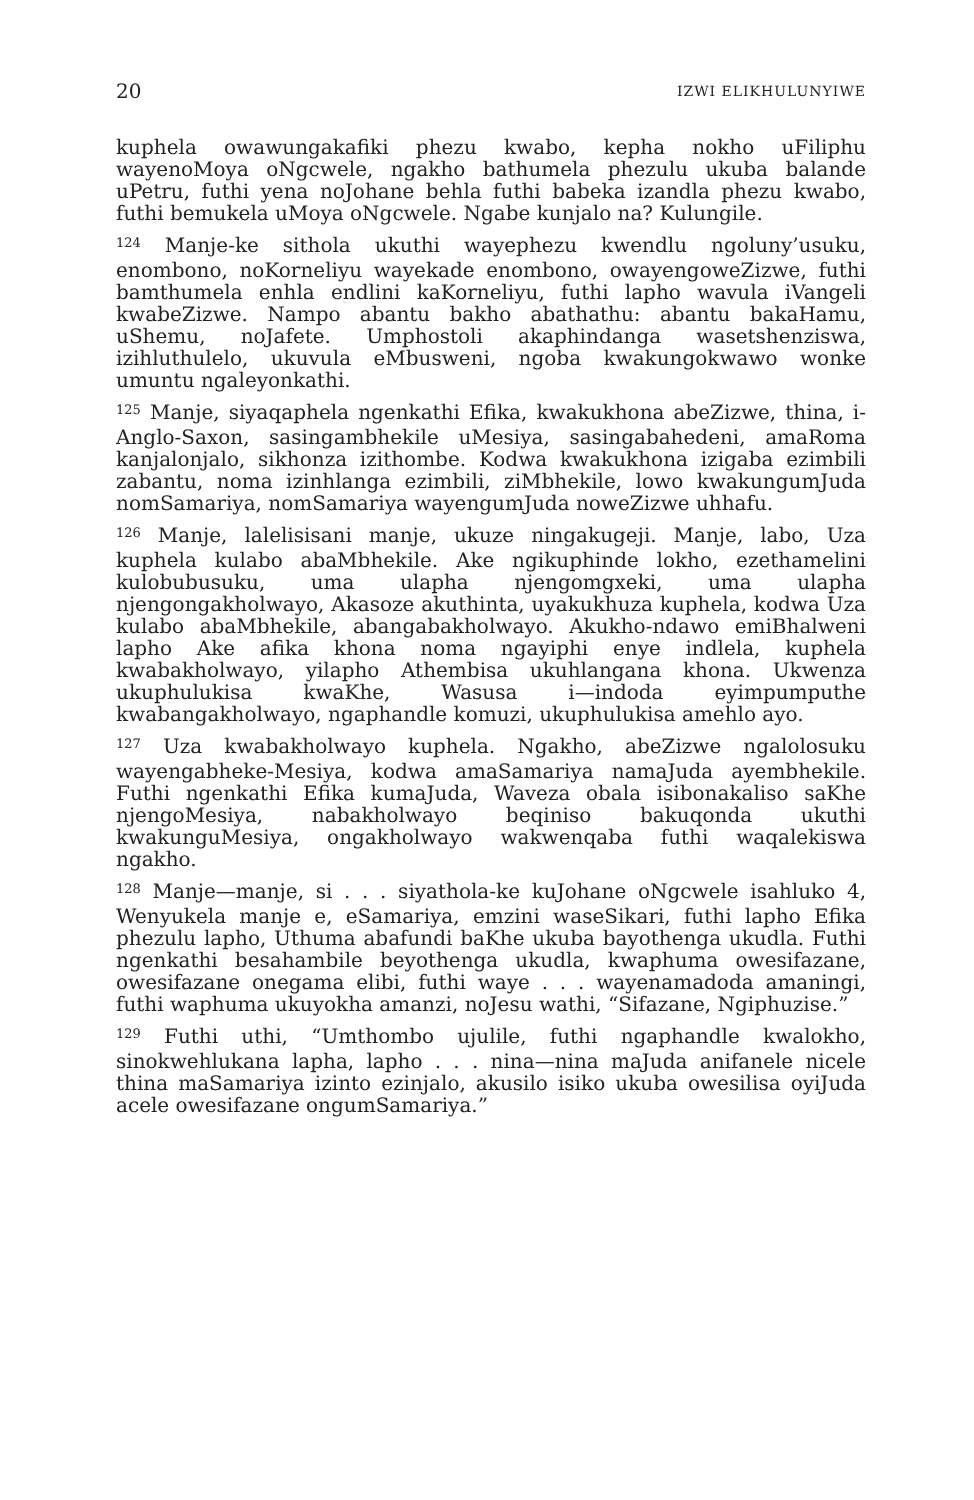20 IZWI ELIKHULUNYIWE
kuphela owawungakafiki phezu kwabo, kepha nokho uFiliphu wayenoMoya oNgcwele, ngakho bathumela phezulu ukuba balande uPetru, futhi yena noJohane behla futhi babeka izandla phezu kwabo, futhi bemukela uMoya oNgcwele. Ngabe kunjalo na? Kulungile.
<sup>124</sup> Manje-ke sithola ukuthi wayephezu kwendlu ngoluny’usuku, enombono, noKorneliyu wayekade enombono, owayengoweZizwe, futhi bamthumela enhla endlini kaKorneliyu, futhi lapho wavula iVangeli kwabeZizwe. Nampo abantu bakho abathathu: abantu bakaHamu, uShemu, noJafete. Umphostoli akaphindanga wasetshenziswa, izihluthulelo, ukuvula eMbusweni, ngoba kwakungokwawo wonke umuntu ngaleyonkathi.
<sup>125</sup> Manje, siyaqaphela ngenkathi Efika, kwakukhona abeZizwe, thina, i-Anglo-Saxon, sasingambhekile uMesiya, sasingabahedeni, amaRoma kanjalonjalo, sikhonza izithombe. Kodwa kwakukhona izigaba ezimbili zabantu, noma izinhlanga ezimbili, ziMbhekile, lowo kwakungumJuda nomSamariya, nomSamariya wayengumJuda noweZizwe uhhafu.
<sup>126</sup> Manje, lalelisisani manje, ukuze ningakugeji. Manje, labo, Uza kuphela kulabo abaMbhekile. Ake ngikuphinde lokho, ezethamelini kulobubusuku, uma ulapha njengomgxeki, uma ulapha njengongakholwayo, Akasoze akuthinta, uyakukhuza kuphela, kodwa Uza kulabo abaMbhekile, abangabakholwayo. Akukho-ndawo emiBhalweni lapho Ake afika khona noma ngayiphi enye indlela, kuphela kwabakholwayo, yilapho Athembisa ukuhlangana khona. Ukwenza ukuphulukisa kwaKhe, Wasusa i—indoda eyimpumputhe kwabangakholwayo, ngaphandle komuzi, ukuphulukisa amehlo ayo.
<sup>127</sup> Uza kwabakholwayo kuphela. Ngakho, abeZizwe ngalolosuku wayengabheke-Mesiya, kodwa amaSamariya namaJuda ayembhekile. Futhi ngenkathi Efika kumaJuda, Waveza obala isibonakaliso saKhe njengoMesiya, nabakholwayo beqiniso bakuqonda ukuthi kwakunguMesiya, ongakholwayo wakwenqaba futhi waqalekiswa ngakho.
<sup>128</sup> Manje—manje, si . . . siyathola-ke kuJohane oNgcwele isahluko 4, Wenyukela manje e, eSamariya, emzini waseSikari, futhi lapho Efika phezulu lapho, Uthuma abafundi baKhe ukuba bayothenga ukudla. Futhi ngenkathi besahambile beyothenga ukudla, kwaphuma owesifazane, owesifazane onegama elibi, futhi waye . . . wayenamadoda amaningi, futhi waphuma ukuyokha amanzi, noJesu wathi, “Sifazane, Ngiphuzise.”
<sup>129</sup> Futhi uthi, “Umthombo ujulile, futhi ngaphandle kwalokho, sinokwehlukana lapha, lapho . . . nina—nina maJuda anifanele nicele thina maSamariya izinto ezinjalo, akusilo isiko ukuba owesilisa oyiJuda acele owesifazane ongumSamariya.”